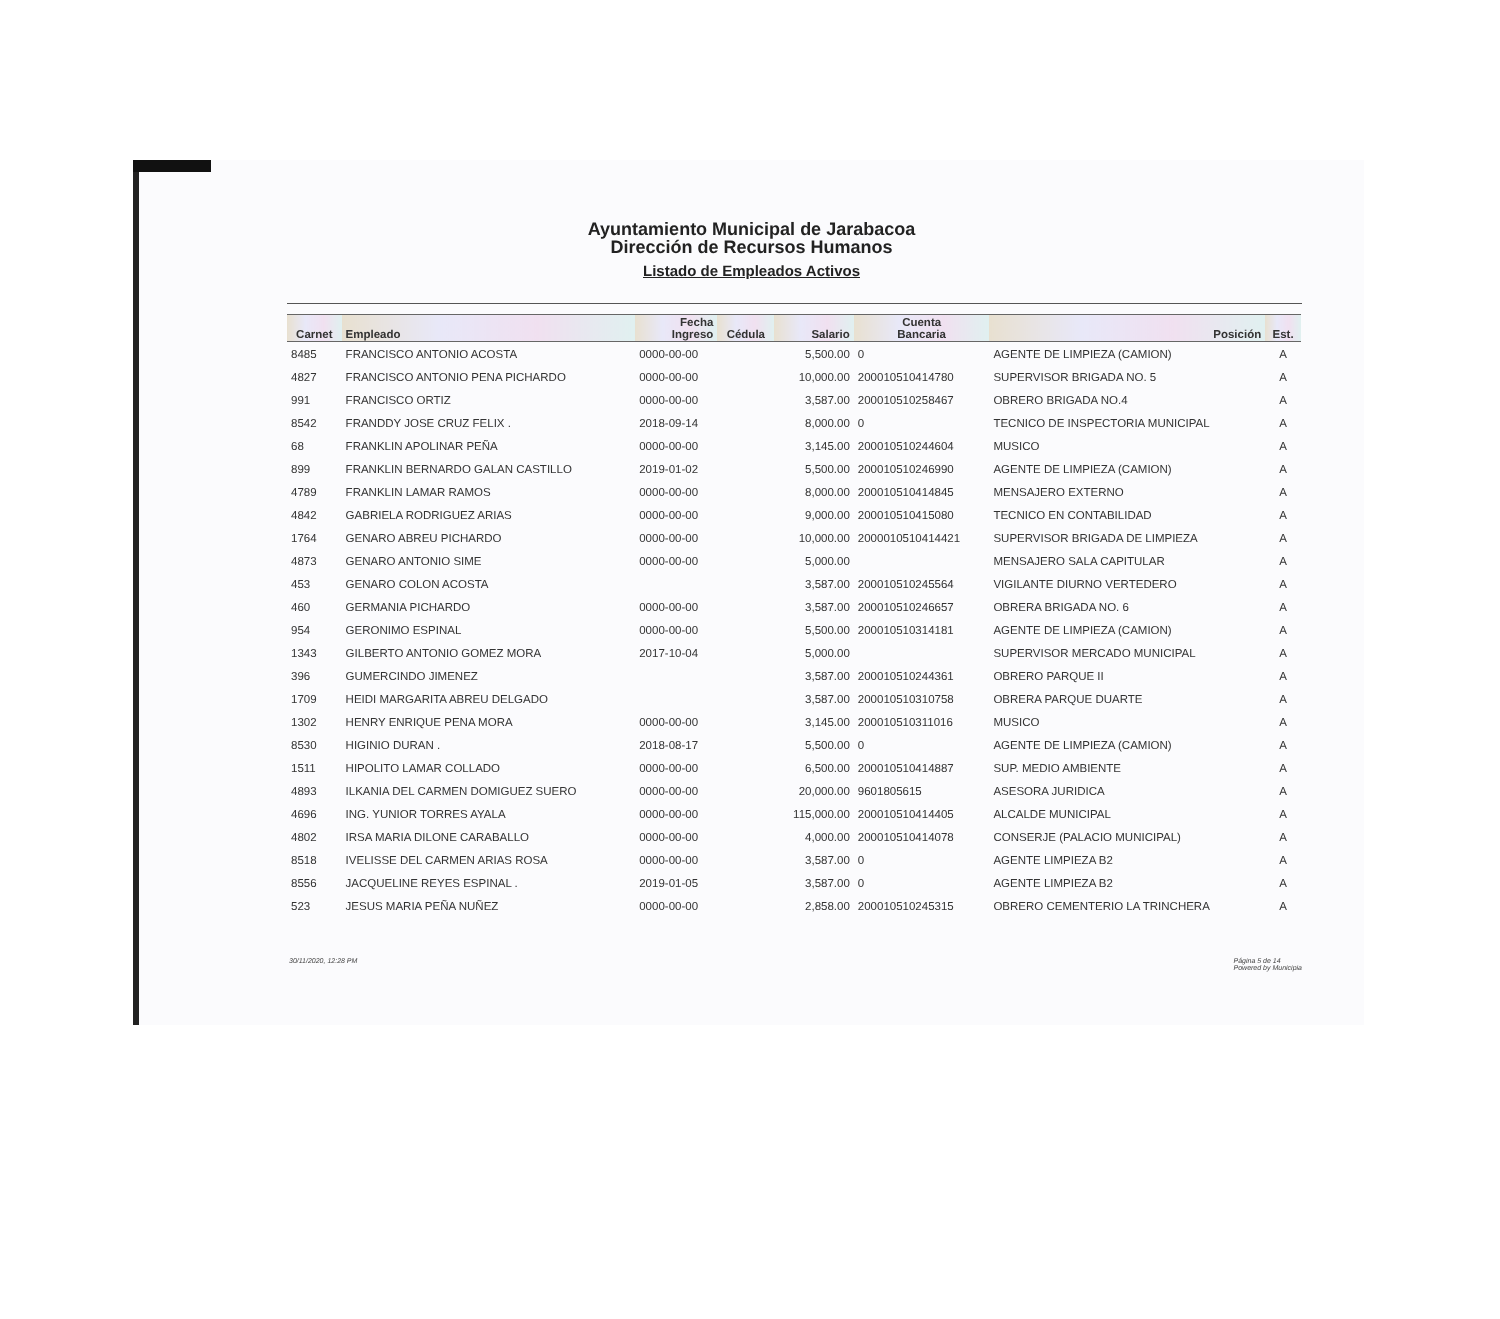Ayuntamiento Municipal de Jarabacoa
Dirección de Recursos Humanos
Listado de Empleados Activos
| Carnet | Empleado | Fecha Ingreso | Cédula | Salario | Cuenta Bancaria | Posición | Est. |
| --- | --- | --- | --- | --- | --- | --- | --- |
| 8485 | FRANCISCO ANTONIO ACOSTA | 0000-00-00 | | 5,500.00 | 0 | AGENTE DE LIMPIEZA (CAMION) | A |
| 4827 | FRANCISCO ANTONIO PENA PICHARDO | 0000-00-00 | | 10,000.00 | 200010510414780 | SUPERVISOR BRIGADA NO. 5 | A |
| 991 | FRANCISCO ORTIZ | 0000-00-00 | | 3,587.00 | 200010510258467 | OBRERO BRIGADA NO.4 | A |
| 8542 | FRANDDY JOSE CRUZ FELIX . | 2018-09-14 | | 8,000.00 | 0 | TECNICO DE INSPECTORIA MUNICIPAL | A |
| 68 | FRANKLIN APOLINAR PEÑA | 0000-00-00 | | 3,145.00 | 200010510244604 | MUSICO | A |
| 899 | FRANKLIN BERNARDO GALAN CASTILLO | 2019-01-02 | | 5,500.00 | 200010510246990 | AGENTE DE LIMPIEZA (CAMION) | A |
| 4789 | FRANKLIN LAMAR RAMOS | 0000-00-00 | | 8,000.00 | 200010510414845 | MENSAJERO EXTERNO | A |
| 4842 | GABRIELA RODRIGUEZ ARIAS | 0000-00-00 | | 9,000.00 | 200010510415080 | TECNICO EN CONTABILIDAD | A |
| 1764 | GENARO ABREU PICHARDO | 0000-00-00 | | 10,000.00 | 2000010510414421 | SUPERVISOR BRIGADA DE LIMPIEZA | A |
| 4873 | GENARO ANTONIO SIME | 0000-00-00 | | 5,000.00 | | MENSAJERO SALA CAPITULAR | A |
| 453 | GENARO COLON ACOSTA | | | 3,587.00 | 200010510245564 | VIGILANTE DIURNO VERTEDERO | A |
| 460 | GERMANIA PICHARDO | 0000-00-00 | | 3,587.00 | 200010510246657 | OBRERA BRIGADA NO. 6 | A |
| 954 | GERONIMO ESPINAL | 0000-00-00 | | 5,500.00 | 200010510314181 | AGENTE DE LIMPIEZA (CAMION) | A |
| 1343 | GILBERTO ANTONIO GOMEZ MORA | 2017-10-04 | | 5,000.00 | | SUPERVISOR MERCADO MUNICIPAL | A |
| 396 | GUMERCINDO JIMENEZ | | | 3,587.00 | 200010510244361 | OBRERO PARQUE II | A |
| 1709 | HEIDI MARGARITA ABREU DELGADO | | | 3,587.00 | 200010510310758 | OBRERA PARQUE DUARTE | A |
| 1302 | HENRY ENRIQUE PENA MORA | 0000-00-00 | | 3,145.00 | 200010510311016 | MUSICO | A |
| 8530 | HIGINIO DURAN . | 2018-08-17 | | 5,500.00 | 0 | AGENTE DE LIMPIEZA (CAMION) | A |
| 1511 | HIPOLITO LAMAR COLLADO | 0000-00-00 | | 6,500.00 | 200010510414887 | SUP. MEDIO AMBIENTE | A |
| 4893 | ILKANIA DEL CARMEN DOMIGUEZ SUERO | 0000-00-00 | | 20,000.00 | 9601805615 | ASESORA JURIDICA | A |
| 4696 | ING. YUNIOR TORRES AYALA | 0000-00-00 | | 115,000.00 | 200010510414405 | ALCALDE MUNICIPAL | A |
| 4802 | IRSA MARIA DILONE CARABALLO | 0000-00-00 | | 4,000.00 | 200010510414078 | CONSERJE (PALACIO MUNICIPAL) | A |
| 8518 | IVELISSE DEL CARMEN ARIAS ROSA | 0000-00-00 | | 3,587.00 | 0 | AGENTE LIMPIEZA B2 | A |
| 8556 | JACQUELINE REYES ESPINAL . | 2019-01-05 | | 3,587.00 | 0 | AGENTE LIMPIEZA B2 | A |
| 523 | JESUS MARIA PEÑA NUÑEZ | 0000-00-00 | | 2,858.00 | 200010510245315 | OBRERO CEMENTERIO LA TRINCHERA | A |
30/11/2020, 12:28 PM Página 5 de 14
Powered by Municipia